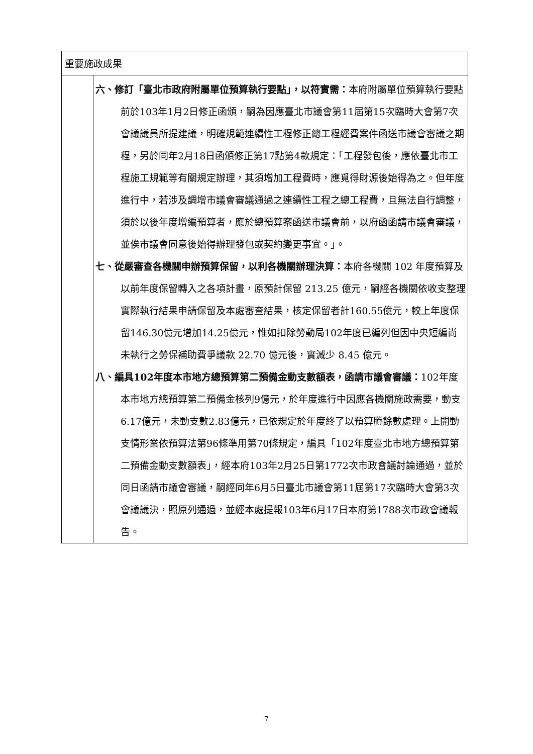| 重要施政成果 | |
| --- | --- |
| | 六、修訂「臺北市政府附屬單位預算執行要點」，以符實需： 本府附屬單位預算執行要點前於103年1月2日修正函頒，嗣為因應臺北市議會第11屆第15次臨時大會第7次會議議員所提建議，明確規範連續性工程修正總工程經費案件函送市議會審議之期程，另於同年2月18日函頒修正第17點第4款規定：「工程發包後，應依臺北市工程施工規範等有關規定辦理，其須增加工程費時，應覓得財源後始得為之。但年度進行中，若涉及調增市議會審議通過之連續性工程之總工程費，且無法自行調整，須於以後年度增編預算者，應於總預算案函送市議會前，以府函函請市議會審議，並俟市議會同意後始得辦理發包或契約變更事宜。」。 七、從嚴審查各機關申辦預算保留，以利各機關辦理決算： 本府各機關 102 年度預算及以前年度保留轉入之各項計畫，原預計保留 213.25 億元，嗣經各機關依收支整理實際執行結果申請保留及本處審查結果，核定保留者計160.55億元，較上年度保留146.30億元增加14.25億元，惟如扣除勞動局102年度已編列但因中央短編尚未執行之勞保補助費爭議款 22.70 億元後，實減少 8.45 億元。 八、編具102年度本市地方總預算第二預備金動支數額表，函請市議會審議： 102年度本市地方總預算第二預備金核列9億元，於年度進行中因應各機關施政需要，動支6.17億元，未動支數2.83億元，已依規定於年度終了以預算賸餘數處理。上開動支情形業依預算法第96條準用第70條規定，編具「102年度臺北市地方總預算第二預備金動支數額表」，經本府103年2月25日第1772次市政會議討論通過，並於同日函請市議會審議，嗣經同年6月5日臺北市議會第11屆第17次臨時大會第3次會議議決，照原列通過，並經本處提報103年6月17日本府第1788次市政會議報告。 |
7